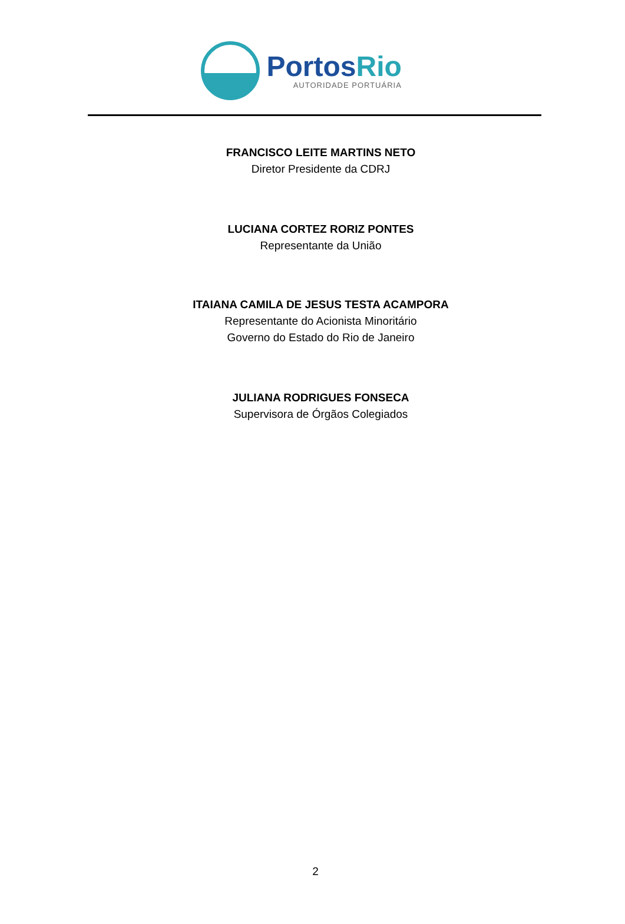PortosRio
AUTORIDADE PORTUÁRIA
FRANCISCO LEITE MARTINS NETO
Diretor Presidente da CDRJ
LUCIANA CORTEZ RORIZ PONTES
Representante da União
ITAIANA CAMILA DE JESUS TESTA ACAMPORA
Representante do Acionista Minoritário
Governo do Estado do Rio de Janeiro
JULIANA RODRIGUES FONSECA
Supervisora de Órgãos Colegiados
2